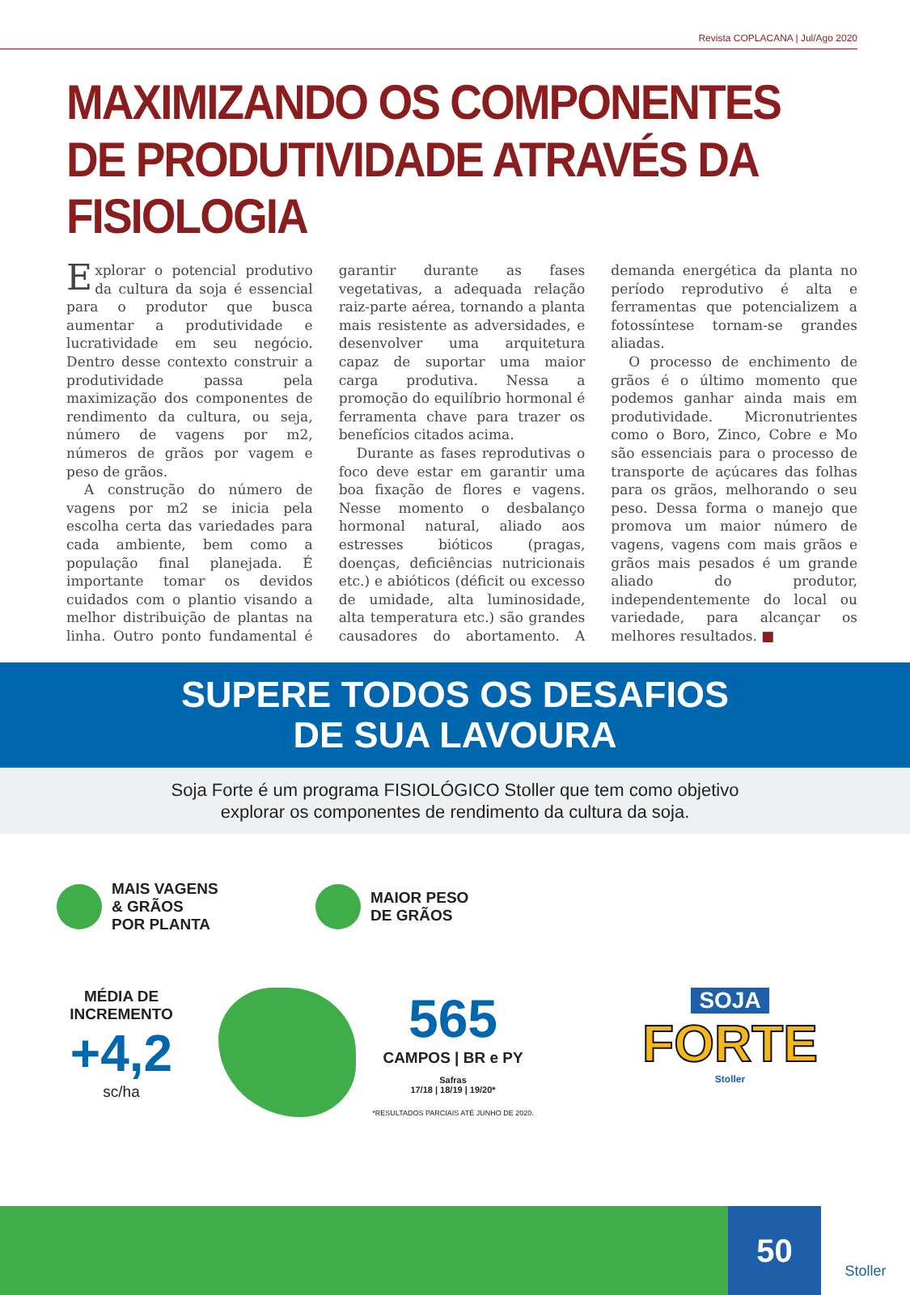Revista COPLACANA | Jul/Ago 2020
MAXIMIZANDO OS COMPONENTES DE PRODUTIVIDADE ATRAVÉS DA FISIOLOGIA
Explorar o potencial produtivo da cultura da soja é essencial para o produtor que busca aumentar a produtividade e lucratividade em seu negócio. Dentro desse contexto construir a produtividade passa pela maximização dos componentes de rendimento da cultura, ou seja, número de vagens por m2, números de grãos por vagem e peso de grãos.
A construção do número de vagens por m2 se inicia pela escolha certa das variedades para cada ambiente, bem como a população final planejada. É importante tomar os devidos cuidados com o plantio visando a melhor distribuição de plantas na linha. Outro ponto fundamental é garantir durante as fases vegetativas, a adequada relação raiz-parte aérea, tornando a planta mais resistente as adversidades, e desenvolver uma arquitetura capaz de suportar uma maior carga produtiva. Nessa a promoção do equilíbrio hormonal é ferramenta chave para trazer os benefícios citados acima.
Durante as fases reprodutivas o foco deve estar em garantir uma boa fixação de flores e vagens. Nesse momento o desbalanço hormonal natural, aliado aos estresses bióticos (pragas, doenças, deficiências nutricionais etc.) e abióticos (déficit ou excesso de umidade, alta luminosidade, alta temperatura etc.) são grandes causadores do abortamento. A demanda energética da planta no período reprodutivo é alta e ferramentas que potencializem a fotossíntese tornam-se grandes aliadas.
O processo de enchimento de grãos é o último momento que podemos ganhar ainda mais em produtividade. Micronutrientes como o Boro, Zinco, Cobre e Mo são essenciais para o processo de transporte de açúcares das folhas para os grãos, melhorando o seu peso. Dessa forma o manejo que promova um maior número de vagens, vagens com mais grãos e grãos mais pesados é um grande aliado do produtor, independentemente do local ou variedade, para alcançar os melhores resultados. ■
SUPERE TODOS OS DESAFIOS
DE SUA LAVOURA
Soja Forte é um programa FISIOLÓGICO Stoller que tem como objetivo
explorar os componentes de rendimento da cultura da soja.
MAIS VAGENS
& GRÃOS
POR PLANTA
MAIOR PESO
DE GRÃOS
MÉDIA DE
INCREMENTO
+4,2
sc/ha
565
CAMPOS | BR e PY
Safras
17/18 | 18/19 | 19/20*
*RESULTADOS PARCIAIS ATÉ JUNHO DE 2020.
SOJA
FORTE
Stoller
50
Stoller